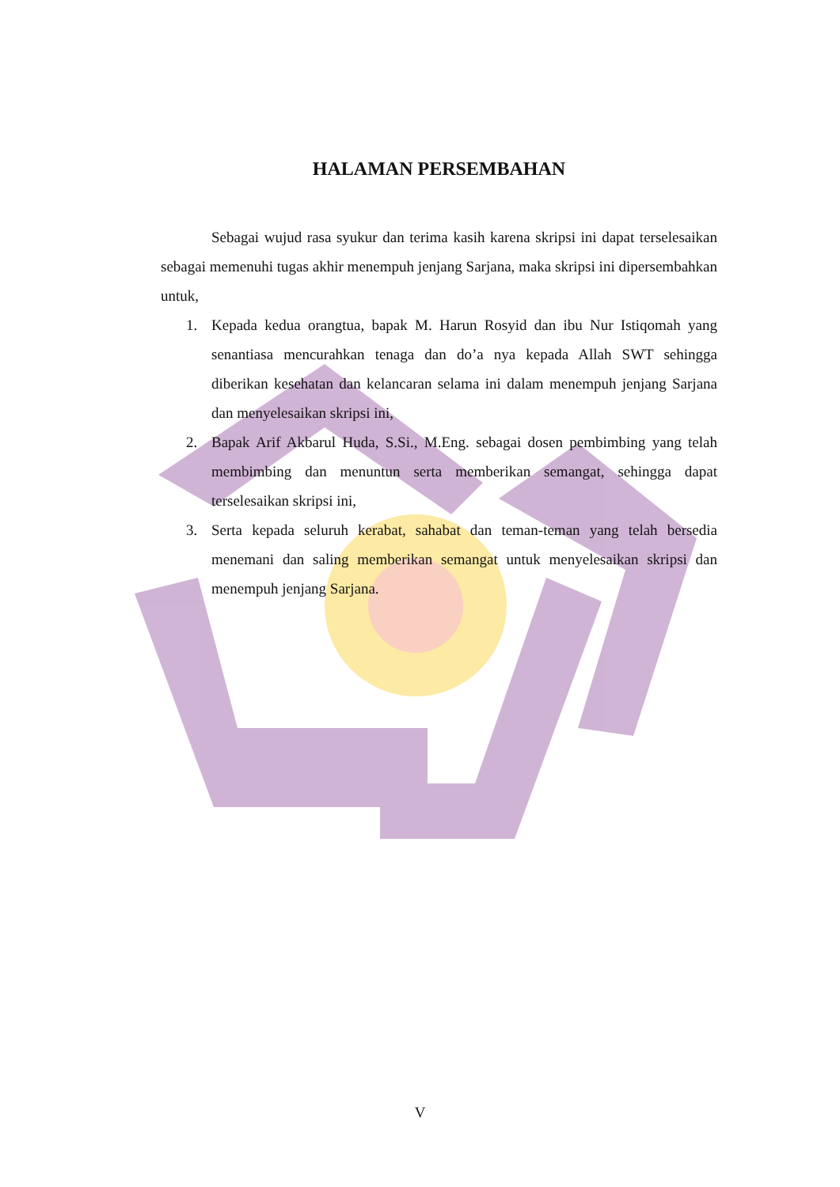HALAMAN PERSEMBAHAN
Sebagai wujud rasa syukur dan terima kasih karena skripsi ini dapat terselesaikan sebagai memenuhi tugas akhir menempuh jenjang Sarjana, maka skripsi ini dipersembahkan untuk,
1. Kepada kedua orangtua, bapak M. Harun Rosyid dan ibu Nur Istiqomah yang senantiasa mencurahkan tenaga dan do’a nya kepada Allah SWT sehingga diberikan kesehatan dan kelancaran selama ini dalam menempuh jenjang Sarjana dan menyelesaikan skripsi ini,
2. Bapak Arif Akbarul Huda, S.Si., M.Eng. sebagai dosen pembimbing yang telah membimbing dan menuntun serta memberikan semangat, sehingga dapat terselesaikan skripsi ini,
3. Serta kepada seluruh kerabat, sahabat dan teman-teman yang telah bersedia menemani dan saling memberikan semangat untuk menyelesaikan skripsi dan menempuh jenjang Sarjana.
V